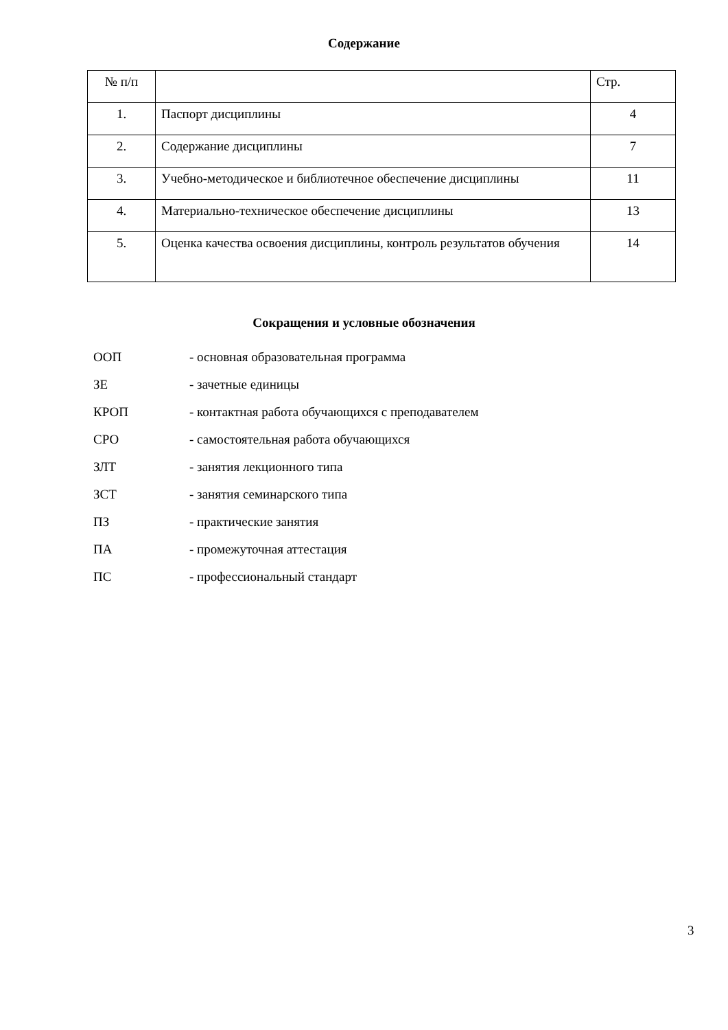Содержание
| № п/п | | Стр. |
| 1. | Паспорт дисциплины | 4 |
| 2. | Содержание дисциплины | 7 |
| 3. | Учебно-методическое и библиотечное обеспечение дисциплины | 11 |
| 4. | Материально-техническое обеспечение дисциплины | 13 |
| 5. | Оценка качества освоения дисциплины, контроль результатов обучения | 14 |
Сокращения и условные обозначения
| ООП | - основная образовательная программа |
| ЗЕ | - зачетные единицы |
| КРОП | - контактная работа обучающихся с преподавателем |
| СРО | - самостоятельная работа обучающихся |
| ЗЛТ | - занятия лекционного типа |
| ЗСТ | - занятия семинарского типа |
| ПЗ | - практические занятия |
| ПА | - промежуточная аттестация |
| ПС | - профессиональный стандарт |
3